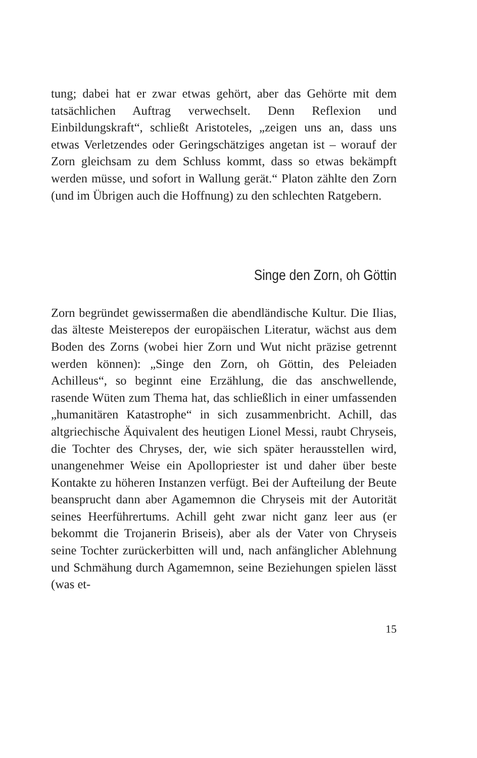tung; dabei hat er zwar etwas gehört, aber das Gehörte mit dem tatsächlichen Auftrag verwechselt. Denn Reflexion und Einbildungskraft“, schließt Aristoteles, „zeigen uns an, dass uns etwas Verletzendes oder Geringschätziges angetan ist – worauf der Zorn gleichsam zu dem Schluss kommt, dass so etwas bekämpft werden müsse, und sofort in Wallung gerät.“ Platon zählte den Zorn (und im Übrigen auch die Hoffnung) zu den schlechten Ratgebern.
Singe den Zorn, oh Göttin
Zorn begründet gewissermaßen die abendländische Kultur. Die Ilias, das älteste Meisterepos der europäischen Literatur, wächst aus dem Boden des Zorns (wobei hier Zorn und Wut nicht präzise getrennt werden können): „Singe den Zorn, oh Göttin, des Peleiaden Achilleus“, so beginnt eine Erzählung, die das anschwellende, rasende Wüten zum Thema hat, das schließlich in einer umfassenden „humanitären Katastrophe“ in sich zusammenbricht. Achill, das altgriechische Äquivalent des heutigen Lionel Messi, raubt Chryseis, die Tochter des Chryses, der, wie sich später herausstellen wird, unangenehmer Weise ein Apollopriester ist und daher über beste Kontakte zu höheren Instanzen verfügt. Bei der Aufteilung der Beute beansprucht dann aber Agamemnon die Chryseis mit der Autorität seines Heerführertums. Achill geht zwar nicht ganz leer aus (er bekommt die Trojanerin Briseis), aber als der Vater von Chryseis seine Tochter zurückerbitten will und, nach anfänglicher Ablehnung und Schmähung durch Agamemnon, seine Beziehungen spielen lässt (was et-
15